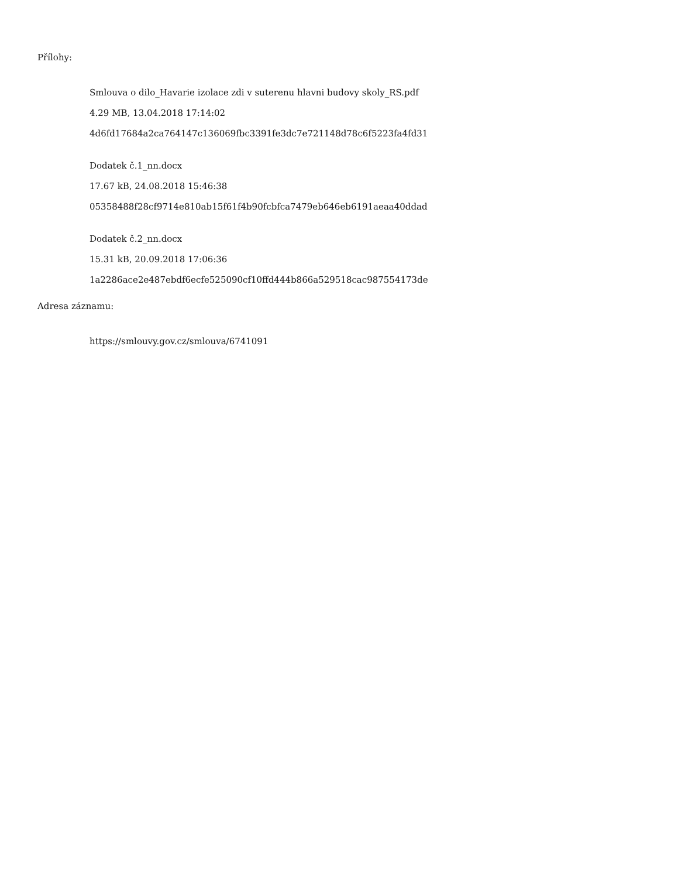Přílohy:
Smlouva o dilo_Havarie izolace zdi v suterenu hlavni budovy skoly_RS.pdf
4.29 MB, 13.04.2018 17:14:02
4d6fd17684a2ca764147c136069fbc3391fe3dc7e721148d78c6f5223fa4fd31
Dodatek č.1_nn.docx
17.67 kB, 24.08.2018 15:46:38
05358488f28cf9714e810ab15f61f4b90fcbfca7479eb646eb6191aeaa40ddad
Dodatek č.2_nn.docx
15.31 kB, 20.09.2018 17:06:36
1a2286ace2e487ebdf6ecfe525090cf10ffd444b866a529518cac987554173de
Adresa záznamu:
https://smlouvy.gov.cz/smlouva/6741091